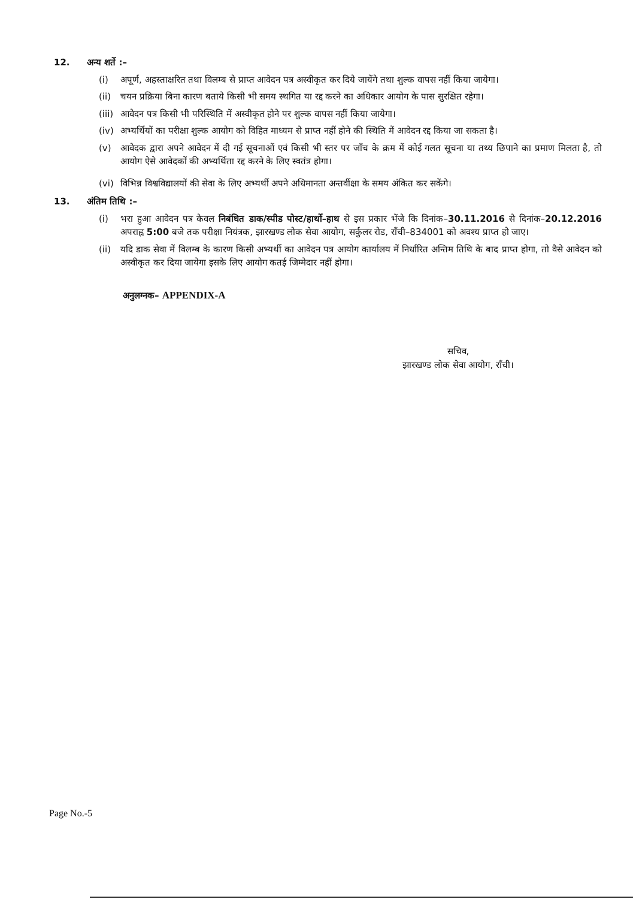12. अन्य शर्ते :–
(i) अपूर्ण, अहस्ताक्षरित तथा विलम्ब से प्राप्त आवेदन पत्र अस्वीकृत कर दिये जायेंगे तथा शुल्क वापस नहीं किया जायेगा।
(ii) चयन प्रक्रिया बिना कारण बताये किसी भी समय स्थगित या रद्द करने का अधिकार आयोग के पास सुरक्षित रहेगा।
(iii) आवेदन पत्र किसी भी परिस्थिति में अस्वीकृत होने पर शुल्क वापस नहीं किया जायेगा।
(iv) अभ्यर्थियों का परीक्षा शुल्क आयोग को विहित माध्यम से प्राप्त नहीं होने की स्थिति में आवेदन रद्द किया जा सकता है।
(v) आवेदक द्वारा अपने आवेदन में दी गई सूचनाओं एवं किसी भी स्तर पर जाँच के क्रम में कोई गलत सूचना या तथ्य छिपाने का प्रमाण मिलता है, तो आयोग ऐसे आवेदकों की अभ्यर्थिता रद्द करने के लिए स्वतंत्र होगा।
(vi) विभिन्न विश्वविद्यालयों की सेवा के लिए अभ्यर्थी अपने अधिमानता अन्तर्वीक्षा के समय अंकित कर सकेंगे।
13. अंतिम तिथि :–
(i) भरा हुआ आवेदन पत्र केवल निबंधित डाक/स्पीड पोस्ट/हार्थो–हाथ से इस प्रकार भेंजे कि दिनांक–30.11.2016 से दिनांक–20.12.2016 अपराह्न 5:00 बजे तक परीक्षा नियंत्रक, झारखण्ड लोक सेवा आयोग, सर्कुलर रोड, राँची–834001 को अवश्य प्राप्त हो जाए।
(ii) यदि डाक सेवा में विलम्ब के कारण किसी अभ्यर्थी का आवेदन पत्र आयोग कार्यालय में निर्धारित अन्तिम तिथि के बाद प्राप्त होगा, तो वैसे आवेदन को अस्वीकृत कर दिया जायेगा इसके लिए आयोग कतई जिम्मेदार नहीं होगा।
अनुलग्नक– APPENDIX-A
सचिव,
झारखण्ड लोक सेवा आयोग, राँची।
Page No.-5